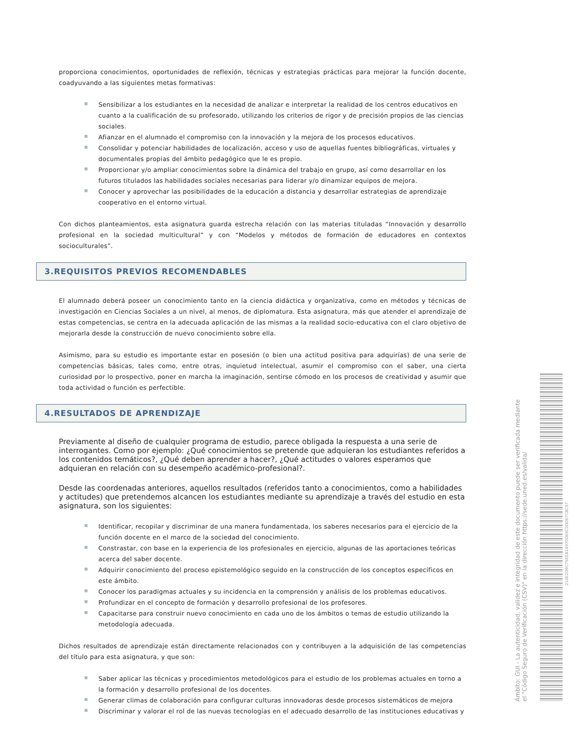proporciona conocimientos, oportunidades de reflexión, técnicas y estrategias prácticas para mejorar la función docente, coadyuvando a las siguientes metas formativas:
Sensibilizar a los estudiantes en la necesidad de analizar e interpretar la realidad de los centros educativos en cuanto a la cualificación de su profesorado, utilizando los criterios de rigor y de precisión propios de las ciencias sociales.
Afianzar en el alumnado el compromiso con la innovación y la mejora de los procesos educativos.
Consolidar y potenciar habilidades de localización, acceso y uso de aquellas fuentes bibliográficas, virtuales y documentales propias del ámbito pedagógico que le es propio.
Proporcionar y/o ampliar conocimientos sobre la dinámica del trabajo en grupo, así como desarrollar en los futuros titulados las habilidades sociales necesarias para liderar y/o dinamizar equipos de mejora.
Conocer y aprovechar las posibilidades de la educación a distancia y desarrollar estrategias de aprendizaje cooperativo en el entorno virtual.
Con dichos planteamientos, esta asignatura guarda estrecha relación con las materias tituladas “Innovación y desarrollo profesional en la sociedad multicultural” y con “Modelos y métodos de formación de educadores en contextos socioculturales”.
3.REQUISITOS PREVIOS RECOMENDABLES
El alumnado deberá poseer un conocimiento tanto en la ciencia didáctica y organizativa, como en métodos y técnicas de investigación en Ciencias Sociales a un nivel, al menos, de diplomatura. Esta asignatura, más que atender el aprendizaje de estas competencias, se centra en la adecuada aplicación de las mismas a la realidad socio-educativa con el claro objetivo de mejorarla desde la construcción de nuevo conocimiento sobre ella.
Asimismo, para su estudio es importante estar en posesión (o bien una actitud positiva para adquirías) de una serie de competencias básicas, tales como, entre otras, inquietud intelectual, asumir el compromiso con el saber, una cierta curiosidad por lo prospectivo, poner en marcha la imaginación, sentirse cómodo en los procesos de creatividad y asumir que toda actividad o función es perfectible.
4.RESULTADOS DE APRENDIZAJE
Previamente al diseño de cualquier programa de estudio, parece obligada la respuesta a una serie de interrogantes. Como por ejemplo: ¿Qué conocimientos se pretende que adquieran los estudiantes referidos a los contenidos temáticos?, ¿Qué deben aprender a hacer?, ¿Qué actitudes o valores esperamos que adquieran en relación con su desempeño académico-profesional?.
Desde las coordenadas anteriores, aquellos resultados (referidos tanto a conocimientos, como a habilidades y actitudes) que pretendemos alcancen los estudiantes mediante su aprendizaje a través del estudio en esta asignatura, son los siguientes:
Identificar, recopilar y discriminar de una manera fundamentada, los saberes necesarios para el ejercicio de la función docente en el marco de la sociedad del conocimiento.
Constrastar, con base en la experiencia de los profesionales en ejercicio, algunas de las aportaciones teóricas acerca del saber docente.
Adquirir conocimiento del proceso epistemológico seguido en la construcción de los conceptos específicos en este ámbito.
Conocer los paradigmas actuales y su incidencia en la comprensión y análisis de los problemas educativos.
Profundizar en el concepto de formación y desarrollo profesional de los profesores.
Capacitarse para construir nuevo conocimiento en cada uno de los ámbitos o temas de estudio utilizando la metodología adecuada.
Dichos resultados de aprendizaje están directamente relacionados con y contribuyen a la adquisición de las competencias del título para esta asignatura, y que son:
Saber aplicar las técnicas y procedimientos metodológicos para el estudio de los problemas actuales en torno a la formación y desarrollo profesional de los docentes.
Generar climas de colaboración para configurar culturas innovadoras desde procesos sistemáticos de mejora
Discriminar y valorar el rol de las nuevas tecnologías en el adecuado desarrollo de las instituciones educativas y
Ámbito: GUI - La autenticidad, validez e integridad de este documento puede ser verificada mediante
el "Código Seguro de Verificación (CSV)" en la dirección https://sede.uned.es/valida/
216E2D9C75EEA14970D69C0D067CBC97